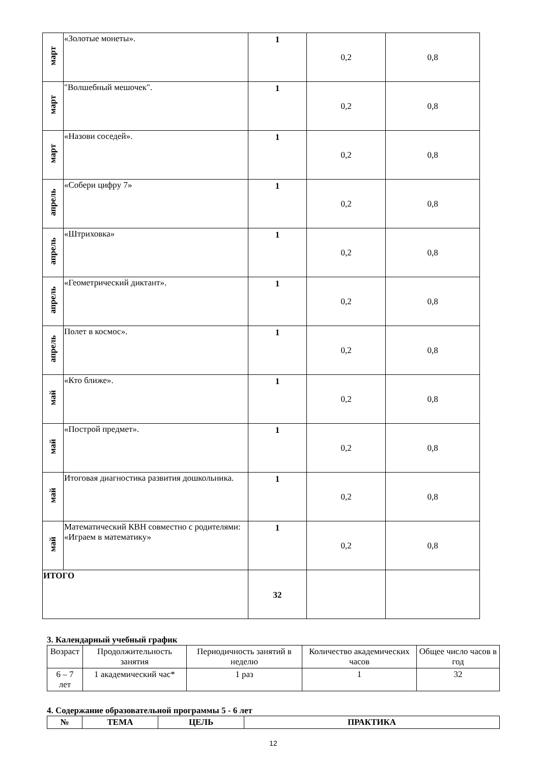| март | «Золотые монеты». | 1 | 0,2 | 0,8 |
| март | "Волшебный мешочек". | 1 | 0,2 | 0,8 |
| март | «Назови соседей». | 1 | 0,2 | 0,8 |
| апрель | «Собери цифру 7» | 1 | 0,2 | 0,8 |
| апрель | «Штриховка» | 1 | 0,2 | 0,8 |
| апрель | «Геометрический диктант». | 1 | 0,2 | 0,8 |
| апрель | Полет в космос». | 1 | 0,2 | 0,8 |
| май | «Кто ближе». | 1 | 0,2 | 0,8 |
| май | «Построй предмет». | 1 | 0,2 | 0,8 |
| май | Итоговая диагностика развития дошкольника. | 1 | 0,2 | 0,8 |
| май | Математический КВН совместно с родителями: «Играем в математику» | 1 | 0,2 | 0,8 |
| ИТОГО | | 32 | | |
3. Календарный учебный график
| Возраст | Продолжительность занятия | Периодичность занятий в неделю | Количество академических часов | Общее число часов в год |
| 6 – 7 лет | 1 академический час* | 1 раз | 1 | 32 |
4. Содержание образовательной программы 5 - 6 лет
| № | ТЕМА | ЦЕЛЬ | ПРАКТИКА |
12